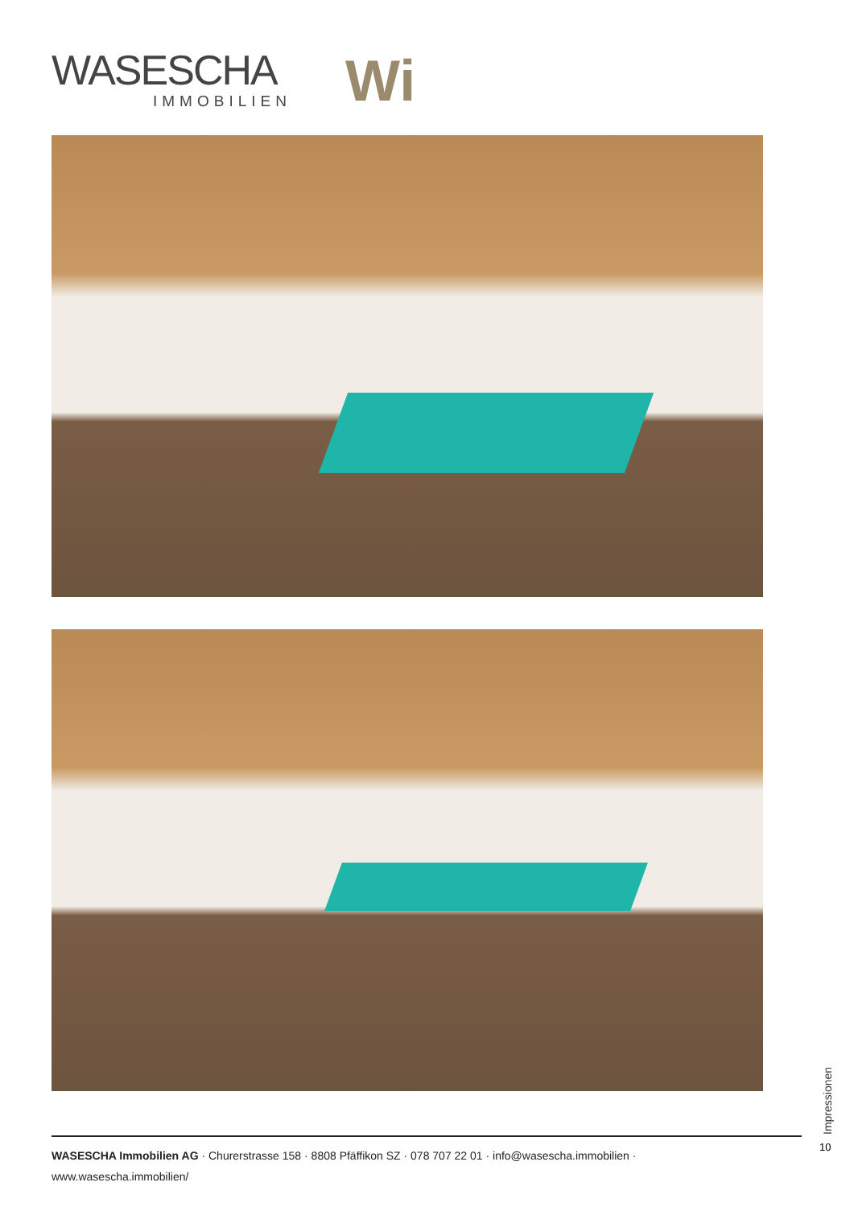WASESCHA
IMMOBILIEN
Wi
Impressionen
10
WASESCHA Immobilien AG · Churerstrasse 158 · 8808 Pfäffikon SZ · 078 707 22 01 · info@wasescha.immobilien · www.wasescha.immobilien/